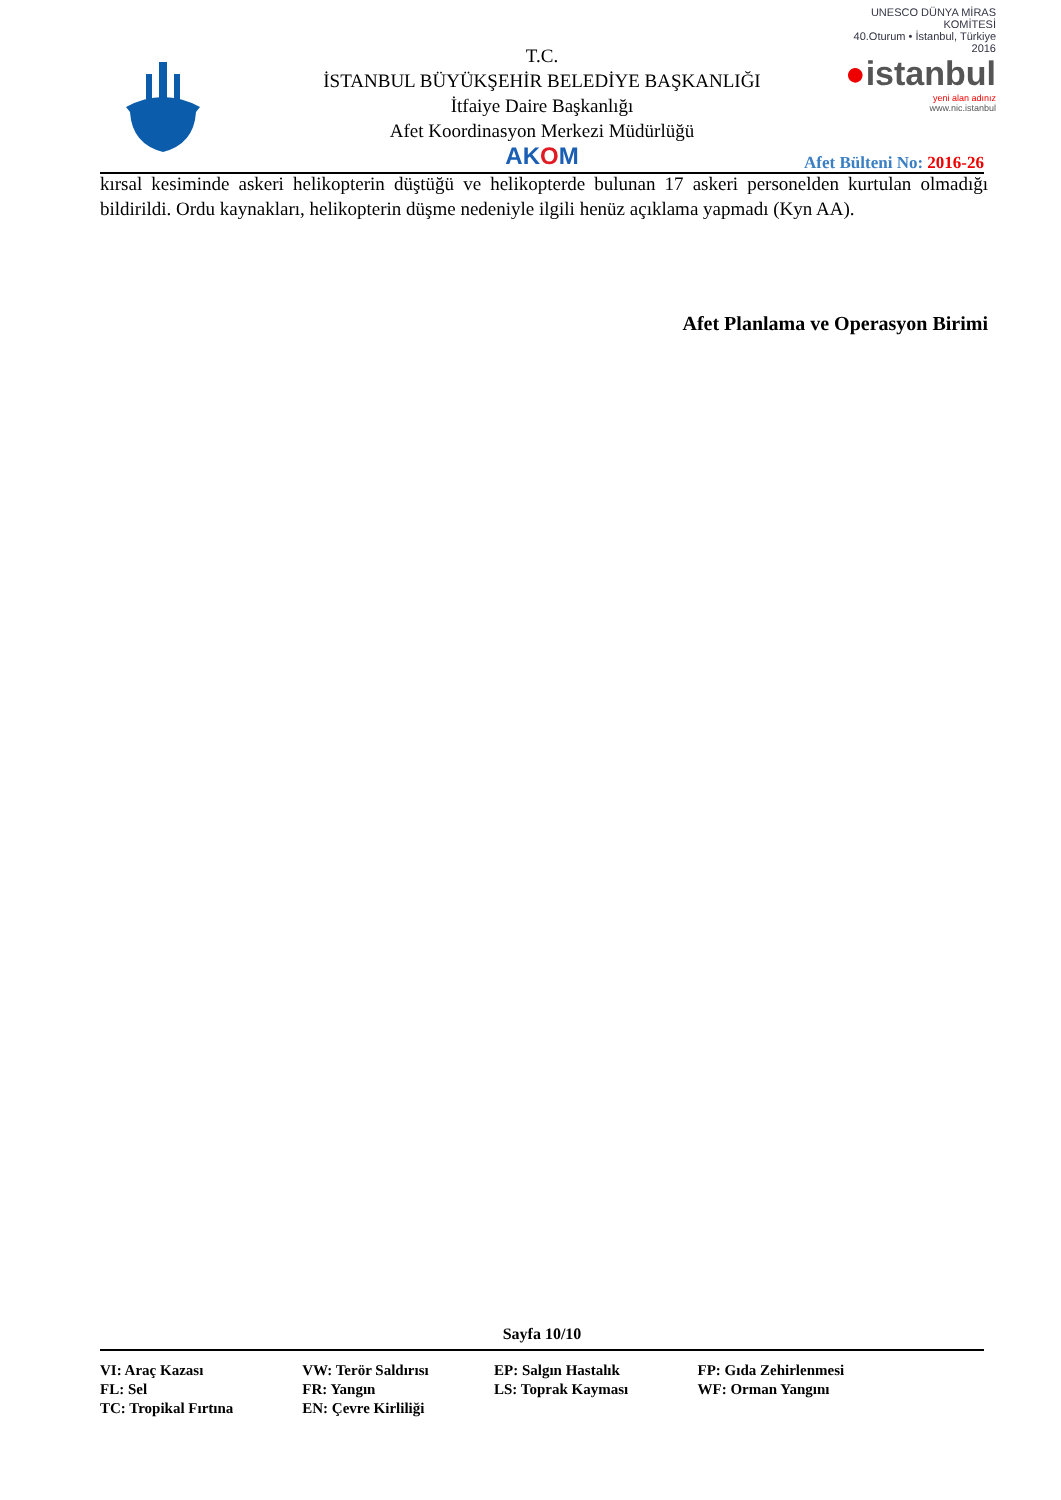T.C.
İSTANBUL BÜYÜKŞEHİR BELEDİYE BAŞKANLIĞI
İtfaiye Daire Başkanlığı
Afet Koordinasyon Merkezi Müdürlüğü
AKOM
UNESCO DÜNYA MİRAS KOMİTESİ
40.Oturum • İstanbul, Türkiye 2016
●istanbul
yeni alan adınız
www.nic.istanbul
Afet Bülteni No: 2016-26
kırsal kesiminde askeri helikopterin düştüğü ve helikopterde bulunan 17 askeri personelden kurtulan olmadığı bildirildi. Ordu kaynakları, helikopterin düşme nedeniyle ilgili henüz açıklama yapmadı (Kyn AA).
Afet Planlama ve Operasyon Birimi
Sayfa 10/10
| VI: Araç Kazası | VW: Terör Saldırısı | EP: Salgın Hastalık | FP: Gıda Zehirlenmesi |
| FL: Sel | FR: Yangın | LS: Toprak Kayması | WF: Orman Yangını |
| TC: Tropikal Fırtına | EN: Çevre Kirliliği | | |